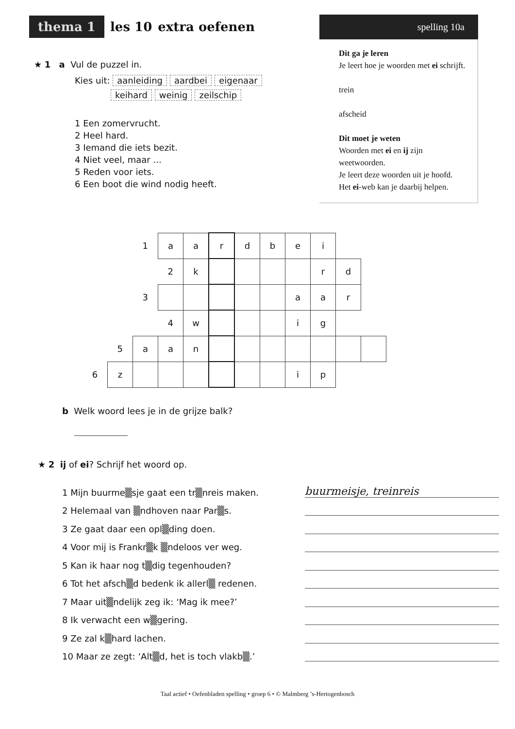thema 1 les 10 extra oefenen
spelling 10a
Dit ga je leren
Je leert hoe je woorden met ei schrijft.
trein
afscheid
Dit moet je weten
Woorden met ei en ij zijn weetwoorden.
Je leert deze woorden uit je hoofd.
Het ei-web kan je daarbij helpen.
★ 1 a Vul de puzzel in.
Kies uit: aanleiding aardbei eigenaar
keihard weinig zeilschip
1 Een zomervrucht.
2 Heel hard.
3 Iemand die iets bezit.
4 Niet veel, maar ...
5 Reden voor iets.
6 Een boot die wind nodig heeft.
| | | 1 | a | a | r | d | b | e | i | | |
| | | | 2 | k | | | | | r | d | |
| | | 3 | | | | | | a | a | r | |
| | | | 4 | w | | | | i | g | | |
| | 5 | a | a | n | | | | | | | |
| 6 | z | | | | | | | i | p | | |
b Welk woord lees je in de grijze balk?
★ 2 ij of ei? Schrijf het woord op.
1 Mijn buurme▒sje gaat een tr▒nreis maken. buurmeisje, treinreis
2 Helemaal van ▒ndhoven naar Par▒s.
3 Ze gaat daar een opl▒ding doen.
4 Voor mij is Frankr▒k ▒ndeloos ver weg.
5 Kan ik haar nog t▒dig tegenhouden?
6 Tot het afsch▒d bedenk ik allerl▒ redenen.
7 Maar uit▒ndelijk zeg ik: ‘Mag ik mee?’
8 Ik verwacht een w▒gering.
9 Ze zal k▒hard lachen.
10 Maar ze zegt: ‘Alt▒d, het is toch vlakb▒.’
Taal actief • Oefenbladen spelling • groep 6 • © Malmberg ’s-Hertogenbosch